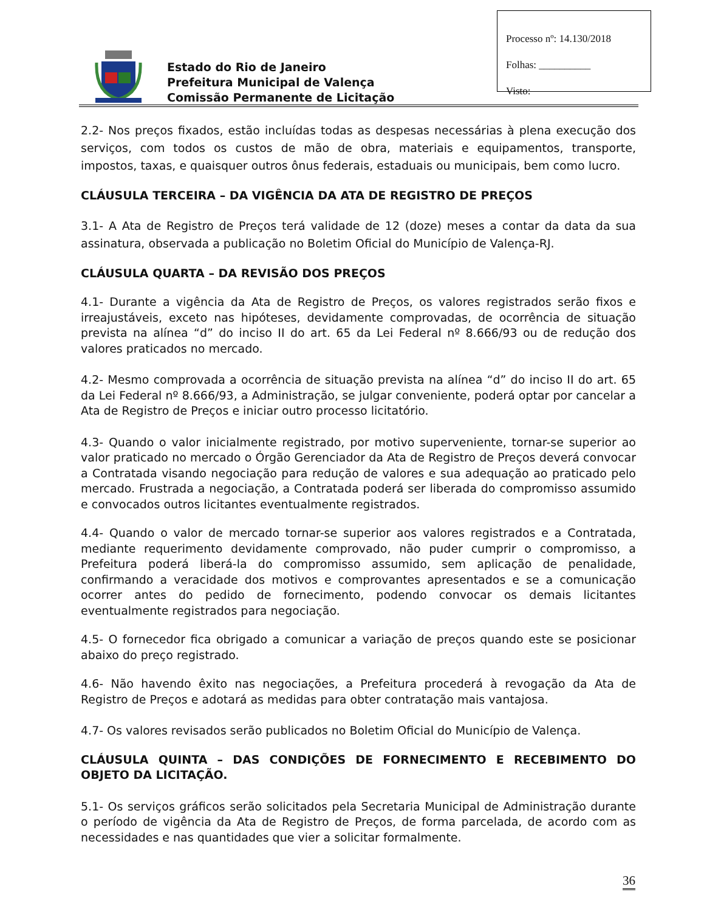Processo nº: 14.130/2018
Folhas: __________
Visto:
Estado do Rio de Janeiro
Prefeitura Municipal de Valença
Comissão Permanente de Licitação
2.2- Nos preços fixados, estão incluídas todas as despesas necessárias à plena execução dos serviços, com todos os custos de mão de obra, materiais e equipamentos, transporte, impostos, taxas, e quaisquer outros ônus federais, estaduais ou municipais, bem como lucro.
CLÁUSULA TERCEIRA – DA VIGÊNCIA DA ATA DE REGISTRO DE PREÇOS
3.1- A Ata de Registro de Preços terá validade de 12 (doze) meses a contar da data da sua assinatura, observada a publicação no Boletim Oficial do Município de Valença-RJ.
CLÁUSULA QUARTA – DA REVISÃO DOS PREÇOS
4.1- Durante a vigência da Ata de Registro de Preços, os valores registrados serão fixos e irreajustáveis, exceto nas hipóteses, devidamente comprovadas, de ocorrência de situação prevista na alínea “d” do inciso II do art. 65 da Lei Federal nº 8.666/93 ou de redução dos valores praticados no mercado.
4.2- Mesmo comprovada a ocorrência de situação prevista na alínea “d” do inciso II do art. 65 da Lei Federal nº 8.666/93, a Administração, se julgar conveniente, poderá optar por cancelar a Ata de Registro de Preços e iniciar outro processo licitatório.
4.3- Quando o valor inicialmente registrado, por motivo superveniente, tornar-se superior ao valor praticado no mercado o Órgão Gerenciador da Ata de Registro de Preços deverá convocar a Contratada visando negociação para redução de valores e sua adequação ao praticado pelo mercado. Frustrada a negociação, a Contratada poderá ser liberada do compromisso assumido e convocados outros licitantes eventualmente registrados.
4.4- Quando o valor de mercado tornar-se superior aos valores registrados e a Contratada, mediante requerimento devidamente comprovado, não puder cumprir o compromisso, a Prefeitura poderá liberá-la do compromisso assumido, sem aplicação de penalidade, confirmando a veracidade dos motivos e comprovantes apresentados e se a comunicação ocorrer antes do pedido de fornecimento, podendo convocar os demais licitantes eventualmente registrados para negociação.
4.5- O fornecedor fica obrigado a comunicar a variação de preços quando este se posicionar abaixo do preço registrado.
4.6- Não havendo êxito nas negociações, a Prefeitura procederá à revogação da Ata de Registro de Preços e adotará as medidas para obter contratação mais vantajosa.
4.7- Os valores revisados serão publicados no Boletim Oficial do Município de Valença.
CLÁUSULA QUINTA – DAS CONDIÇÕES DE FORNECIMENTO E RECEBIMENTO DO OBJETO DA LICITAÇÃO.
5.1- Os serviços gráficos serão solicitados pela Secretaria Municipal de Administração durante o período de vigência da Ata de Registro de Preços, de forma parcelada, de acordo com as necessidades e nas quantidades que vier a solicitar formalmente.
36